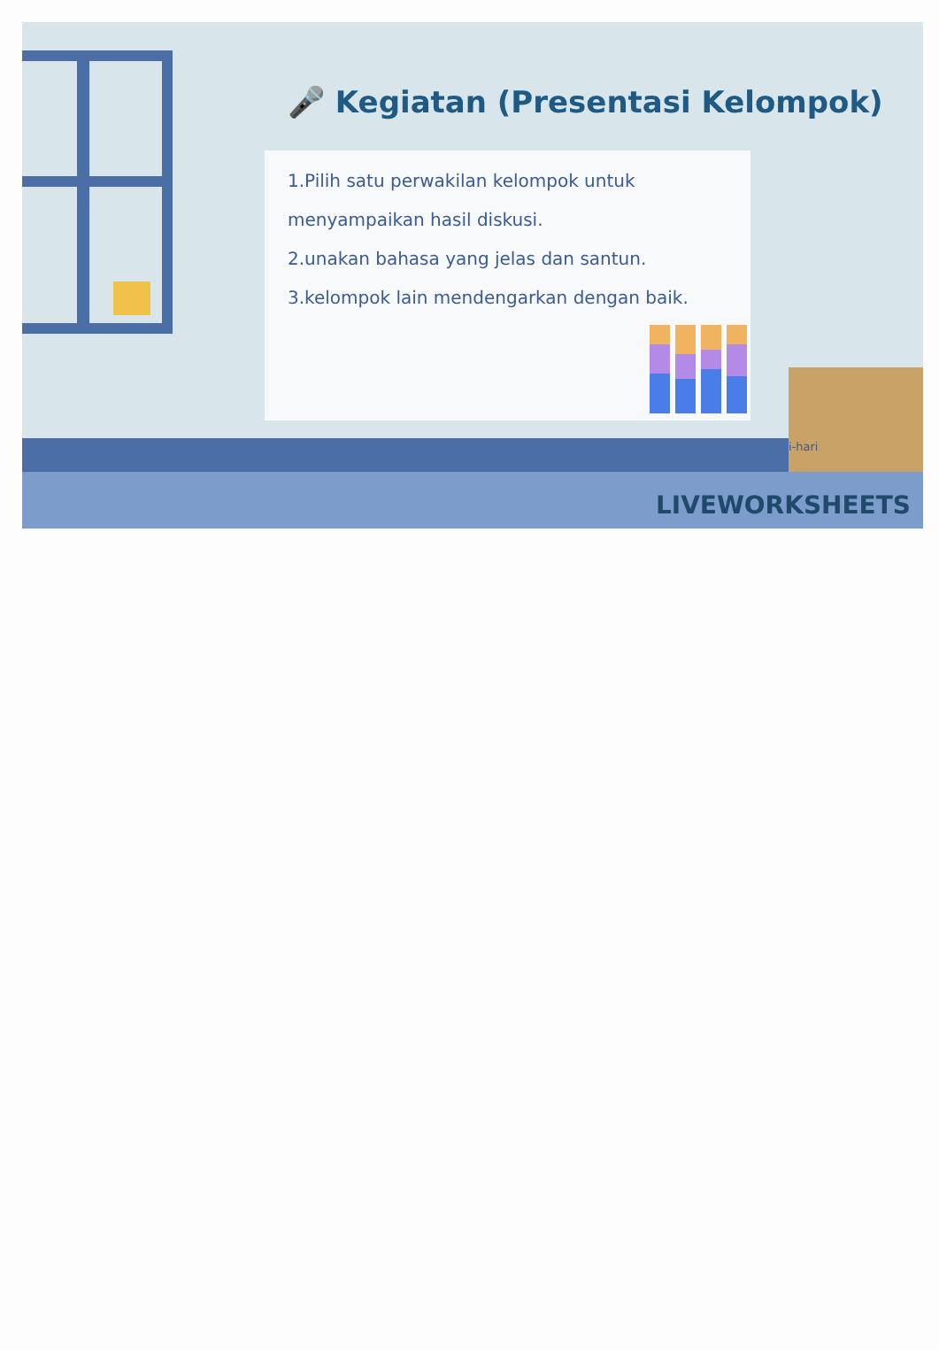🎤 Kegiatan (Presentasi Kelompok)
1.Pilih satu perwakilan kelompok untuk
menyampaikan hasil diskusi.
2.unakan bahasa yang jelas dan santun.
3.kelompok lain mendengarkan dengan baik.
i-hari
LIVEWORKSHEETS